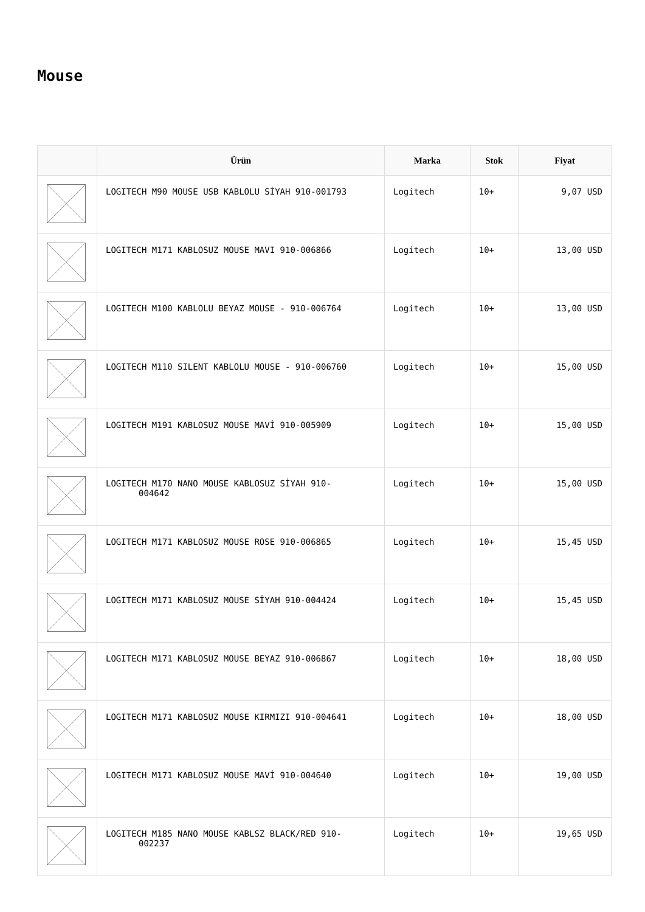Mouse
| | Ürün | Marka | Stok | Fiyat |
| --- | --- | --- | --- | --- |
| | LOGITECH M90 MOUSE USB KABLOLU SİYAH 910-001793 | Logitech | 10+ | 9,07 USD |
| | LOGITECH M171 KABLOSUZ MOUSE MAVI 910-006866 | Logitech | 10+ | 13,00 USD |
| | LOGITECH M100 KABLOLU BEYAZ MOUSE - 910-006764 | Logitech | 10+ | 13,00 USD |
| | LOGITECH M110 SILENT KABLOLU MOUSE - 910-006760 | Logitech | 10+ | 15,00 USD |
| | LOGITECH M191 KABLOSUZ MOUSE MAVİ 910-005909 | Logitech | 10+ | 15,00 USD |
| | LOGITECH M170 NANO MOUSE KABLOSUZ SİYAH 910- 004642 | Logitech | 10+ | 15,00 USD |
| | LOGITECH M171 KABLOSUZ MOUSE ROSE 910-006865 | Logitech | 10+ | 15,45 USD |
| | LOGITECH M171 KABLOSUZ MOUSE SİYAH 910-004424 | Logitech | 10+ | 15,45 USD |
| | LOGITECH M171 KABLOSUZ MOUSE BEYAZ 910-006867 | Logitech | 10+ | 18,00 USD |
| | LOGITECH M171 KABLOSUZ MOUSE KIRMIZI 910-004641 | Logitech | 10+ | 18,00 USD |
| | LOGITECH M171 KABLOSUZ MOUSE MAVİ 910-004640 | Logitech | 10+ | 19,00 USD |
| | LOGITECH M185 NANO MOUSE KABLSZ BLACK/RED 910- 002237 | Logitech | 10+ | 19,65 USD |